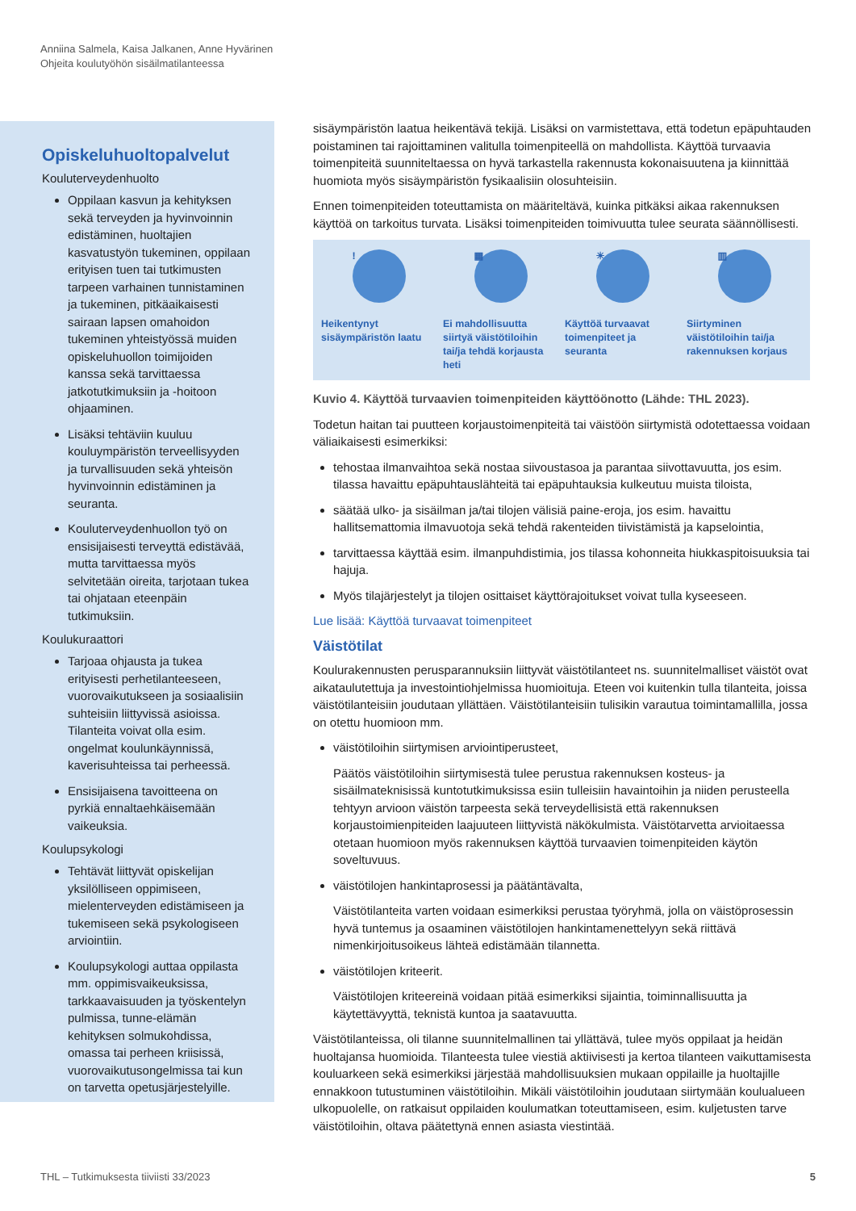Anniina Salmela, Kaisa Jalkanen, Anne Hyvärinen
Ohjeita koulutyöhön sisäilmatilanteessa
Opiskeluhuoltopalvelut
Kouluterveydenhuolto
Oppilaan kasvun ja kehityksen sekä terveyden ja hyvinvoinnin edistäminen, huoltajien kasvatustyön tukeminen, oppilaan erityisen tuen tai tutkimusten tarpeen varhainen tunnistaminen ja tukeminen, pitkäaikaisesti sairaan lapsen omahoidon tukeminen yhteistyössä muiden opiskeluhuollon toimijoiden kanssa sekä tarvittaessa jatkotutkimuksiin ja -hoitoon ohjaaminen.
Lisäksi tehtäviin kuuluu kouluympäristön terveellisyyden ja turvallisuuden sekä yhteisön hyvinvoinnin edistäminen ja seuranta.
Kouluterveydenhuollon työ on ensisijaisesti terveyttä edistävää, mutta tarvittaessa myös selvitetään oireita, tarjotaan tukea tai ohjataan eteenpäin tutkimuksiin.
Koulukuraattori
Tarjoaa ohjausta ja tukea erityisesti perhetilanteeseen, vuorovaikutukseen ja sosiaalisiin suhteisiin liittyvissä asioissa. Tilanteita voivat olla esim. ongelmat koulunkäynnissä, kaverisuhteissa tai perheessä.
Ensisijaisena tavoitteena on pyrkiä ennaltaehkäisemään vaikeuksia.
Koulupsykologi
Tehtävät liittyvät opiskelijan yksilölliseen oppimiseen, mielenterveyden edistämiseen ja tukemiseen sekä psykologiseen arviointiin.
Koulupsykologi auttaa oppilasta mm. oppimisvaikeuksissa, tarkkaavaisuuden ja työskentelyn pulmissa, tunne-elämän kehityksen solmukohdissa, omassa tai perheen kriisissä, vuorovaikutusongelmissa tai kun on tarvetta opetusjärjestelyille.
sisäympäristön laatua heikentävä tekijä. Lisäksi on varmistettava, että todetun epäpuhtauden poistaminen tai rajoittaminen valitulla toimenpiteellä on mahdollista. Käyttöä turvaavia toimenpiteitä suunniteltaessa on hyvä tarkastella rakennusta kokonaisuutena ja kiinnittää huomiota myös sisäympäristön fysikaalisiin olosuhteisiin.
Ennen toimenpiteiden toteuttamista on määriteltävä, kuinka pitkäksi aikaa rakennuksen käyttöä on tarkoitus turvata. Lisäksi toimenpiteiden toimivuutta tulee seurata säännöllisesti.
!
Heikentynyt sisäympäristön laatu
▦
Ei mahdollisuutta siirtyä väistötiloihin tai/ja tehdä korjausta heti
☀
Käyttöä turvaavat toimenpiteet ja seuranta
▥
Siirtyminen väistötiloihin tai/ja rakennuksen korjaus
Kuvio 4. Käyttöä turvaavien toimenpiteiden käyttöönotto (Lähde: THL 2023).
Todetun haitan tai puutteen korjaustoimenpiteitä tai väistöön siirtymistä odotettaessa voidaan väliaikaisesti esimerkiksi:
tehostaa ilmanvaihtoa sekä nostaa siivoustasoa ja parantaa siivottavuutta, jos esim. tilassa havaittu epäpuhtauslähteitä tai epäpuhtauksia kulkeutuu muista tiloista,
säätää ulko- ja sisäilman ja/tai tilojen välisiä paine-eroja, jos esim. havaittu hallitsemattomia ilmavuotoja sekä tehdä rakenteiden tiivistämistä ja kapselointia,
tarvittaessa käyttää esim. ilmanpuhdistimia, jos tilassa kohonneita hiukkaspitoisuuksia tai hajuja.
Myös tilajärjestelyt ja tilojen osittaiset käyttörajoitukset voivat tulla kyseeseen.
Lue lisää: Käyttöä turvaavat toimenpiteet
Väistötilat
Koulurakennusten perusparannuksiin liittyvät väistötilanteet ns. suunnitelmalliset väistöt ovat aikataulutettuja ja investointiohjelmissa huomioituja. Eteen voi kuitenkin tulla tilanteita, joissa väistötilanteisiin joudutaan yllättäen. Väistötilanteisiin tulisikin varautua toimintamallilla, jossa on otettu huomioon mm.
väistötiloihin siirtymisen arviointiperusteet,
Päätös väistötiloihin siirtymisestä tulee perustua rakennuksen kosteus- ja sisäilmateknisissä kuntotutkimuksissa esiin tulleisiin havaintoihin ja niiden perusteella tehtyyn arvioon väistön tarpeesta sekä terveydellisistä että rakennuksen korjaustoimienpiteiden laajuuteen liittyvistä näkökulmista. Väistötarvetta arvioitaessa otetaan huomioon myös rakennuksen käyttöä turvaavien toimenpiteiden käytön soveltuvuus.
väistötilojen hankintaprosessi ja päätäntävalta,
Väistötilanteita varten voidaan esimerkiksi perustaa työryhmä, jolla on väistöprosessin hyvä tuntemus ja osaaminen väistötilojen hankintamenettelyyn sekä riittävä nimenkirjoitusoikeus lähteä edistämään tilannetta.
väistötilojen kriteerit.
Väistötilojen kriteereinä voidaan pitää esimerkiksi sijaintia, toiminnallisuutta ja käytettävyyttä, teknistä kuntoa ja saatavuutta.
Väistötilanteissa, oli tilanne suunnitelmallinen tai yllättävä, tulee myös oppilaat ja heidän huoltajansa huomioida. Tilanteesta tulee viestiä aktiivisesti ja kertoa tilanteen vaikuttamisesta kouluarkeen sekä esimerkiksi järjestää mahdollisuuksien mukaan oppilaille ja huoltajille ennakkoon tutustuminen väistötiloihin. Mikäli väistötiloihin joudutaan siirtymään koulualueen ulkopuolelle, on ratkaisut oppilaiden koulumatkan toteuttamiseen, esim. kuljetusten tarve väistötiloihin, oltava päätettynä ennen asiasta viestintää.
THL – Tutkimuksesta tiiviisti 33/2023 5